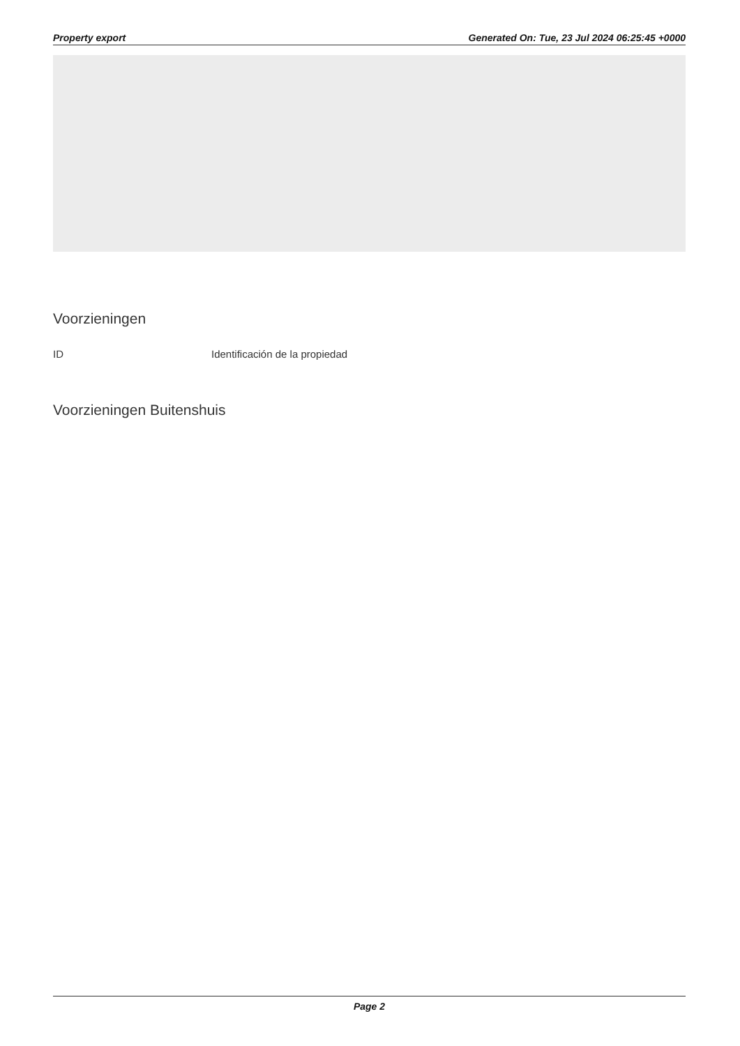Property export Generated On: Tue, 23 Jul 2024 06:25:45 +0000
Voorzieningen
| ID | Identificación de la propiedad |
Voorzieningen Buitenshuis
Page 2